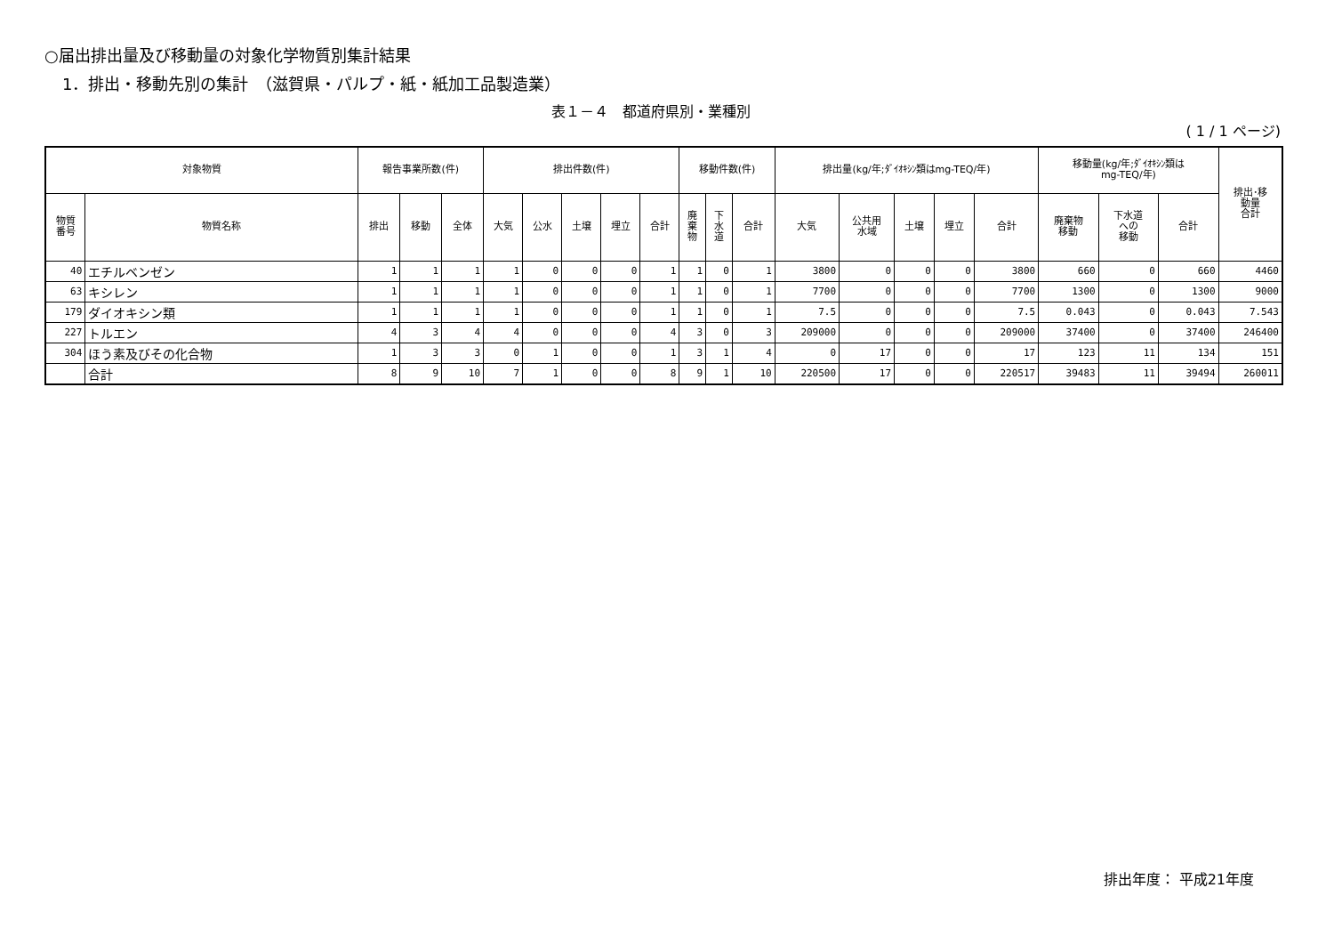○届出排出量及び移動量の対象化学物質別集計結果
1．排出・移動先別の集計　（滋賀県・パルプ・紙・紙加工品製造業）
表１－４　都道府県別・業種別
( 1 / 1 ページ)
| 対象物質 | | 報告事業所数(件) | | | 排出件数(件) | | | | | 移動件数(件) | | | 排出量(kg/年;ﾀﾞｲｵｷｼﾝ類はmg-TEQ/年) | | | | | 移動量(kg/年;ﾀﾞｲｵｷｼﾝ類は mg-TEQ/年) | | | 排出･移 動量 合計 |
| --- | --- | --- | --- | --- | --- | --- | --- | --- | --- | --- | --- | --- | --- | --- | --- | --- | --- | --- | --- | --- | --- |
| 物質 番号 | 物質名称 | 排出 | 移動 | 全体 | 大気 | 公水 | 土壌 | 埋立 | 合計 | 廃 棄 物 | 下 水 道 | 合計 | 大気 | 公共用 水域 | 土壌 | 埋立 | 合計 | 廃棄物 移動 | 下水道 への 移動 | 合計 | |
| 40 | エチルベンゼン | 1 | 1 | 1 | 1 | 0 | 0 | 0 | 1 | 1 | 0 | 1 | 3800 | 0 | 0 | 0 | 3800 | 660 | 0 | 660 | 4460 |
| 63 | キシレン | 1 | 1 | 1 | 1 | 0 | 0 | 0 | 1 | 1 | 0 | 1 | 7700 | 0 | 0 | 0 | 7700 | 1300 | 0 | 1300 | 9000 |
| 179 | ダイオキシン類 | 1 | 1 | 1 | 1 | 0 | 0 | 0 | 1 | 1 | 0 | 1 | 7.5 | 0 | 0 | 0 | 7.5 | 0.043 | 0 | 0.043 | 7.543 |
| 227 | トルエン | 4 | 3 | 4 | 4 | 0 | 0 | 0 | 4 | 3 | 0 | 3 | 209000 | 0 | 0 | 0 | 209000 | 37400 | 0 | 37400 | 246400 |
| 304 | ほう素及びその化合物 | 1 | 3 | 3 | 0 | 1 | 0 | 0 | 1 | 3 | 1 | 4 | 0 | 17 | 0 | 0 | 17 | 123 | 11 | 134 | 151 |
| | 合計 | 8 | 9 | 10 | 7 | 1 | 0 | 0 | 8 | 9 | 1 | 10 | 220500 | 17 | 0 | 0 | 220517 | 39483 | 11 | 39494 | 260011 |
排出年度： 平成21年度